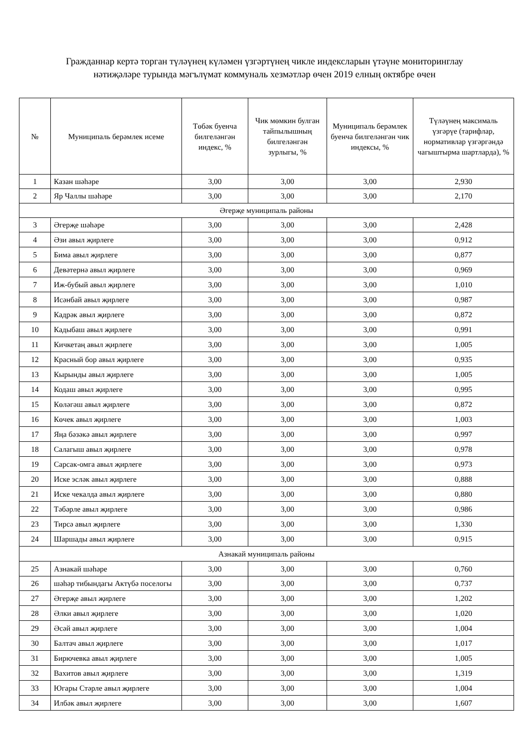Гражданнар кертә торган түләүнең күләмен үзгәртүнең чикле индексларын үтәүне мониторинглау
нәтиҗәләре турында мәгълүмат коммуналь хезмәтләр өчен 2019 елның октябре өчен
| № | Муниципаль берәмлек исеме | Төбәк буенча билгеләнгән индекс, % | Чик мөмкин булган тайпылышның билгеләнгән зурлыгы, % | Муниципаль берәмлек буенча билгеләнгән чик индексы, % | Түләүнең максималь үзгәрүе (тарифлар, нормативлар үзгәргәндә чагыштырма шартларда), % |
| --- | --- | --- | --- | --- | --- |
| 1 | Казан шәһәре | 3,00 | 3,00 | 3,00 | 2,930 |
| 2 | Яр Чаллы шәһәре | 3,00 | 3,00 | 3,00 | 2,170 |
| Әгерҗе муниципаль районы | | | | | |
| 3 | Әгерҗе шәһәре | 3,00 | 3,00 | 3,00 | 2,428 |
| 4 | Әзи авыл җирлеге | 3,00 | 3,00 | 3,00 | 0,912 |
| 5 | Бима авыл җирлеге | 3,00 | 3,00 | 3,00 | 0,877 |
| 6 | Девәтернә авыл җирлеге | 3,00 | 3,00 | 3,00 | 0,969 |
| 7 | Иж-бубый авыл җирлеге | 3,00 | 3,00 | 3,00 | 1,010 |
| 8 | Исәнбай авыл җирлеге | 3,00 | 3,00 | 3,00 | 0,987 |
| 9 | Кадрәк авыл җирлеге | 3,00 | 3,00 | 3,00 | 0,872 |
| 10 | Кадыбаш авыл җирлеге | 3,00 | 3,00 | 3,00 | 0,991 |
| 11 | Кичкетаң авыл җирлеге | 3,00 | 3,00 | 3,00 | 1,005 |
| 12 | Красный бор авыл җирлеге | 3,00 | 3,00 | 3,00 | 0,935 |
| 13 | Кырынды авыл җирлеге | 3,00 | 3,00 | 3,00 | 1,005 |
| 14 | Кодаш авыл җирлеге | 3,00 | 3,00 | 3,00 | 0,995 |
| 15 | Көләгәш авыл җирлеге | 3,00 | 3,00 | 3,00 | 0,872 |
| 16 | Көчек авыл җирлеге | 3,00 | 3,00 | 3,00 | 1,003 |
| 17 | Яңа бәзәкә авыл җирлеге | 3,00 | 3,00 | 3,00 | 0,997 |
| 18 | Салагыш авыл җирлеге | 3,00 | 3,00 | 3,00 | 0,978 |
| 19 | Сарсак-омга авыл җирлеге | 3,00 | 3,00 | 3,00 | 0,973 |
| 20 | Иске эсләк авыл җирлеге | 3,00 | 3,00 | 3,00 | 0,888 |
| 21 | Иске чекалда авыл җирлеге | 3,00 | 3,00 | 3,00 | 0,880 |
| 22 | Тәбәрле авыл җирлеге | 3,00 | 3,00 | 3,00 | 0,986 |
| 23 | Тирсә авыл җирлеге | 3,00 | 3,00 | 3,00 | 1,330 |
| 24 | Шаршады авыл җирлеге | 3,00 | 3,00 | 3,00 | 0,915 |
| Азнакай муниципаль районы | | | | | |
| 25 | Азнакай шәһәре | 3,00 | 3,00 | 3,00 | 0,760 |
| 26 | шәһәр тибындагы Актүбә поселогы | 3,00 | 3,00 | 3,00 | 0,737 |
| 27 | Әгерҗе авыл җирлеге | 3,00 | 3,00 | 3,00 | 1,202 |
| 28 | Әлки авыл җирлеге | 3,00 | 3,00 | 3,00 | 1,020 |
| 29 | Әсәй авыл җирлеге | 3,00 | 3,00 | 3,00 | 1,004 |
| 30 | Балтач авыл җирлеге | 3,00 | 3,00 | 3,00 | 1,017 |
| 31 | Бирючевка авыл җирлеге | 3,00 | 3,00 | 3,00 | 1,005 |
| 32 | Вахитов авыл җирлеге | 3,00 | 3,00 | 3,00 | 1,319 |
| 33 | Югары Стәрле авыл җирлеге | 3,00 | 3,00 | 3,00 | 1,004 |
| 34 | Илбәк авыл җирлеге | 3,00 | 3,00 | 3,00 | 1,607 |